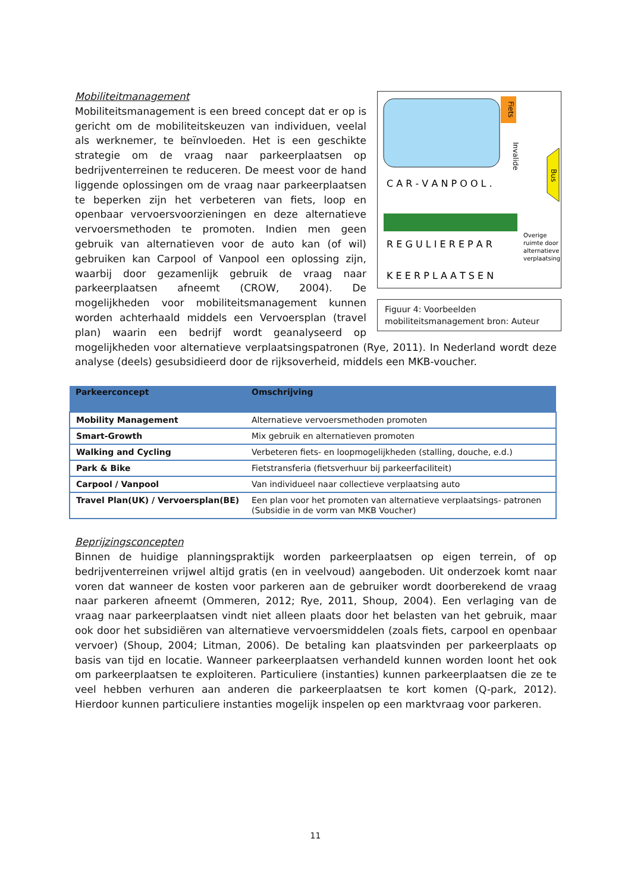Fiets
Invalide
Bus
C A R - V A N P O O L .
Overige
ruimte door
alternatieve
verplaatsing
R E G U L I E R E P A R
K E E R P L A A T S E N
Figuur 4: Voorbeelden mobiliteitsmanagement bron: Auteur
Mobiliteitmanagement
Mobiliteitsmanagement is een breed concept dat er op is gericht om de mobiliteitskeuzen van individuen, veelal als werknemer, te beïnvloeden. Het is een geschikte strategie om de vraag naar parkeerplaatsen op bedrijventerreinen te reduceren. De meest voor de hand liggende oplossingen om de vraag naar parkeerplaatsen te beperken zijn het verbeteren van fiets, loop en openbaar vervoersvoorzieningen en deze alternatieve vervoersmethoden te promoten. Indien men geen gebruik van alternatieven voor de auto kan (of wil) gebruiken kan Carpool of Vanpool een oplossing zijn, waarbij door gezamenlijk gebruik de vraag naar parkeerplaatsen afneemt (CROW, 2004). De mogelijkheden voor mobiliteitsmanagement kunnen worden achterhaald middels een Vervoersplan (travel plan) waarin een bedrijf wordt geanalyseerd op mogelijkheden voor alternatieve verplaatsingspatronen (Rye, 2011). In Nederland wordt deze analyse (deels) gesubsidieerd door de rijksoverheid, middels een MKB-voucher.
| Parkeerconcept | Omschrijving |
| --- | --- |
| Mobility Management | Alternatieve vervoersmethoden promoten |
| Smart-Growth | Mix gebruik en alternatieven promoten |
| Walking and Cycling | Verbeteren fiets- en loopmogelijkheden (stalling, douche, e.d.) |
| Park & Bike | Fietstransferia (fietsverhuur bij parkeerfaciliteit) |
| Carpool / Vanpool | Van individueel naar collectieve verplaatsing auto |
| Travel Plan(UK) / Vervoersplan(BE) | Een plan voor het promoten van alternatieve verplaatsings- patronen (Subsidie in de vorm van MKB Voucher) |
Beprijzingsconcepten
Binnen de huidige planningspraktijk worden parkeerplaatsen op eigen terrein, of op bedrijventerreinen vrijwel altijd gratis (en in veelvoud) aangeboden. Uit onderzoek komt naar voren dat wanneer de kosten voor parkeren aan de gebruiker wordt doorberekend de vraag naar parkeren afneemt (Ommeren, 2012; Rye, 2011, Shoup, 2004). Een verlaging van de vraag naar parkeerplaatsen vindt niet alleen plaats door het belasten van het gebruik, maar ook door het subsidiëren van alternatieve vervoersmiddelen (zoals fiets, carpool en openbaar vervoer) (Shoup, 2004; Litman, 2006). De betaling kan plaatsvinden per parkeerplaats op basis van tijd en locatie. Wanneer parkeerplaatsen verhandeld kunnen worden loont het ook om parkeerplaatsen te exploiteren. Particuliere (instanties) kunnen parkeerplaatsen die ze te veel hebben verhuren aan anderen die parkeerplaatsen te kort komen (Q-park, 2012). Hierdoor kunnen particuliere instanties mogelijk inspelen op een marktvraag voor parkeren.
11